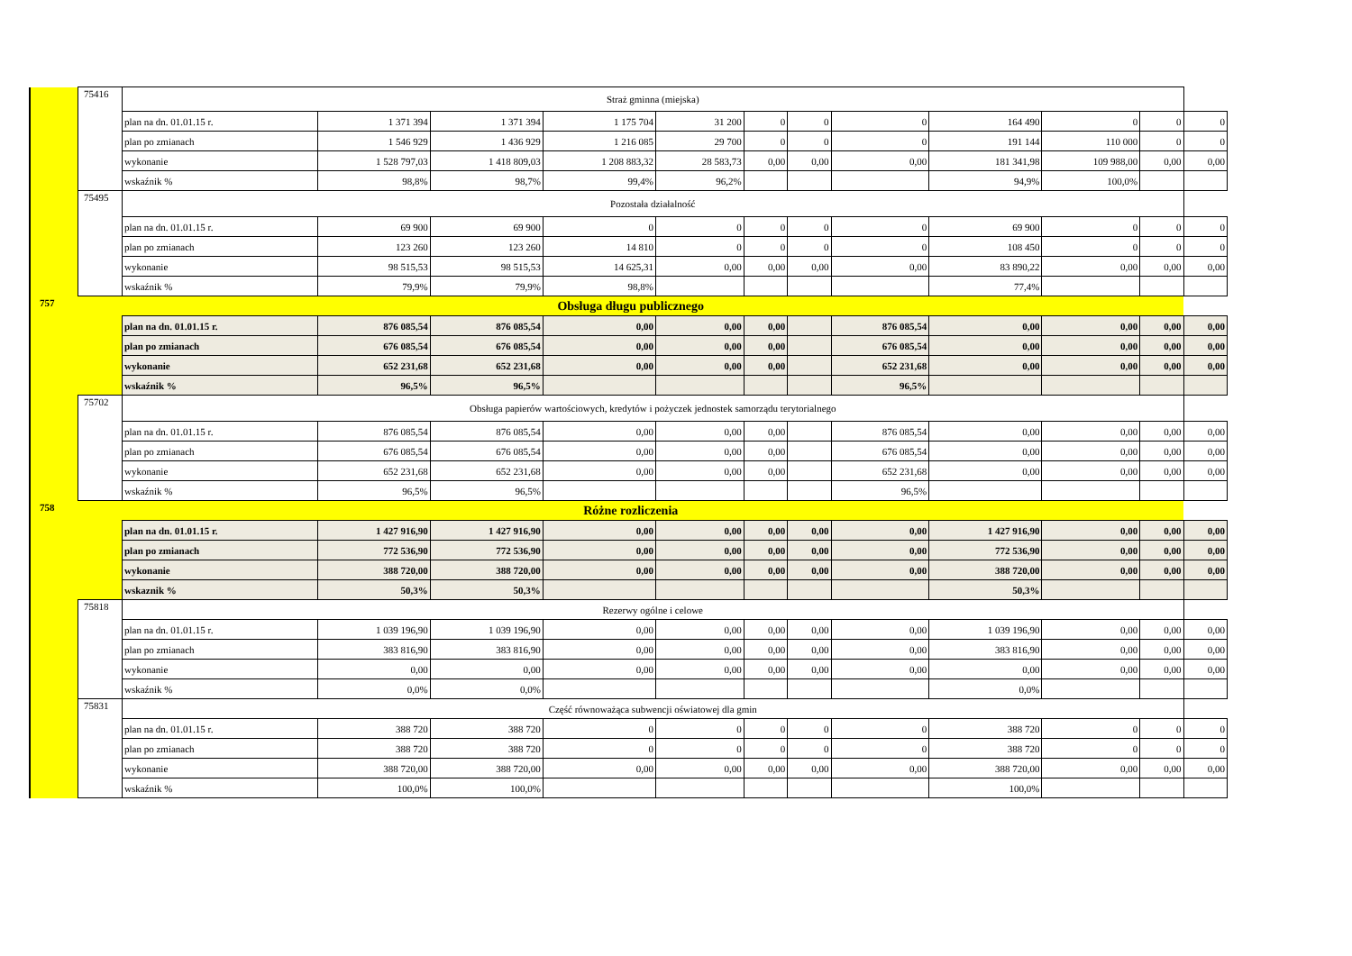| | 75416 | Straż gminna (miejska) | | | | | | | | | | | |
| | | plan na dn. 01.01.15 r. | 1 371 394 | 1 371 394 | 1 175 704 | 31 200 | 0 | 0 | 0 | 164 490 | 0 | 0 | 0 |
| | | plan po zmianach | 1 546 929 | 1 436 929 | 1 216 085 | 29 700 | 0 | 0 | 0 | 191 144 | 110 000 | 0 | 0 |
| | | wykonanie | 1 528 797,03 | 1 418 809,03 | 1 208 883,32 | 28 583,73 | 0,00 | 0,00 | 0,00 | 181 341,98 | 109 988,00 | 0,00 | 0,00 |
| | | wskaźnik % | 98,8% | 98,7% | 99,4% | 96,2% | | | | 94,9% | 100,0% | | |
| | 75495 | Pozostała działalność | | | | | | | | | | | |
| | | plan na dn. 01.01.15 r. | 69 900 | 69 900 | 0 | 0 | 0 | 0 | 0 | 69 900 | 0 | 0 | 0 |
| | | plan po zmianach | 123 260 | 123 260 | 14 810 | 0 | 0 | 0 | 0 | 108 450 | 0 | 0 | 0 |
| | | wykonanie | 98 515,53 | 98 515,53 | 14 625,31 | 0,00 | 0,00 | 0,00 | 0,00 | 83 890,22 | 0,00 | 0,00 | 0,00 |
| | | wskaźnik % | 79,9% | 79,9% | 98,8% | | | | | 77,4% | | | |
| 757 | Obsługa długu publicznego | | | | | | | | | | | | |
| | | plan na dn. 01.01.15 r. | 876 085,54 | 876 085,54 | 0,00 | 0,00 | 0,00 | | 876 085,54 | 0,00 | 0,00 | 0,00 | 0,00 |
| | | plan po zmianach | 676 085,54 | 676 085,54 | 0,00 | 0,00 | 0,00 | | 676 085,54 | 0,00 | 0,00 | 0,00 | 0,00 |
| | | wykonanie | 652 231,68 | 652 231,68 | 0,00 | 0,00 | 0,00 | | 652 231,68 | 0,00 | 0,00 | 0,00 | 0,00 |
| | | wskaźnik % | 96,5% | 96,5% | | | | | 96,5% | | | | |
| | 75702 | Obsługa papierów wartościowych, kredytów i pożyczek jednostek samorządu terytorialnego | | | | | | | | | | | |
| | | plan na dn. 01.01.15 r. | 876 085,54 | 876 085,54 | 0,00 | 0,00 | 0,00 | | 876 085,54 | 0,00 | 0,00 | 0,00 | 0,00 |
| | | plan po zmianach | 676 085,54 | 676 085,54 | 0,00 | 0,00 | 0,00 | | 676 085,54 | 0,00 | 0,00 | 0,00 | 0,00 |
| | | wykonanie | 652 231,68 | 652 231,68 | 0,00 | 0,00 | 0,00 | | 652 231,68 | 0,00 | 0,00 | 0,00 | 0,00 |
| | | wskaźnik % | 96,5% | 96,5% | | | | | 96,5% | | | | |
| 758 | Różne rozliczenia | | | | | | | | | | | | |
| | | plan na dn. 01.01.15 r. | 1 427 916,90 | 1 427 916,90 | 0,00 | 0,00 | 0,00 | 0,00 | 0,00 | 1 427 916,90 | 0,00 | 0,00 | 0,00 |
| | | plan po zmianach | 772 536,90 | 772 536,90 | 0,00 | 0,00 | 0,00 | 0,00 | 0,00 | 772 536,90 | 0,00 | 0,00 | 0,00 |
| | | wykonanie | 388 720,00 | 388 720,00 | 0,00 | 0,00 | 0,00 | 0,00 | 0,00 | 388 720,00 | 0,00 | 0,00 | 0,00 |
| | | wskaznik % | 50,3% | 50,3% | | | | | | 50,3% | | | |
| | 75818 | Rezerwy ogólne i celowe | | | | | | | | | | | |
| | | plan na dn. 01.01.15 r. | 1 039 196,90 | 1 039 196,90 | 0,00 | 0,00 | 0,00 | 0,00 | 0,00 | 1 039 196,90 | 0,00 | 0,00 | 0,00 |
| | | plan po zmianach | 383 816,90 | 383 816,90 | 0,00 | 0,00 | 0,00 | 0,00 | 0,00 | 383 816,90 | 0,00 | 0,00 | 0,00 |
| | | wykonanie | 0,00 | 0,00 | 0,00 | 0,00 | 0,00 | 0,00 | 0,00 | 0,00 | 0,00 | 0,00 | 0,00 |
| | | wskaźnik % | 0,0% | 0,0% | | | | | | 0,0% | | | |
| | 75831 | Część równoważąca subwencji oświatowej dla gmin | | | | | | | | | | | |
| | | plan na dn. 01.01.15 r. | 388 720 | 388 720 | 0 | 0 | 0 | 0 | 0 | 388 720 | 0 | 0 | 0 |
| | | plan po zmianach | 388 720 | 388 720 | 0 | 0 | 0 | 0 | 0 | 388 720 | 0 | 0 | 0 |
| | | wykonanie | 388 720,00 | 388 720,00 | 0,00 | 0,00 | 0,00 | 0,00 | 0,00 | 388 720,00 | 0,00 | 0,00 | 0,00 |
| | | wskaźnik % | 100,0% | 100,0% | | | | | | 100,0% | | | |